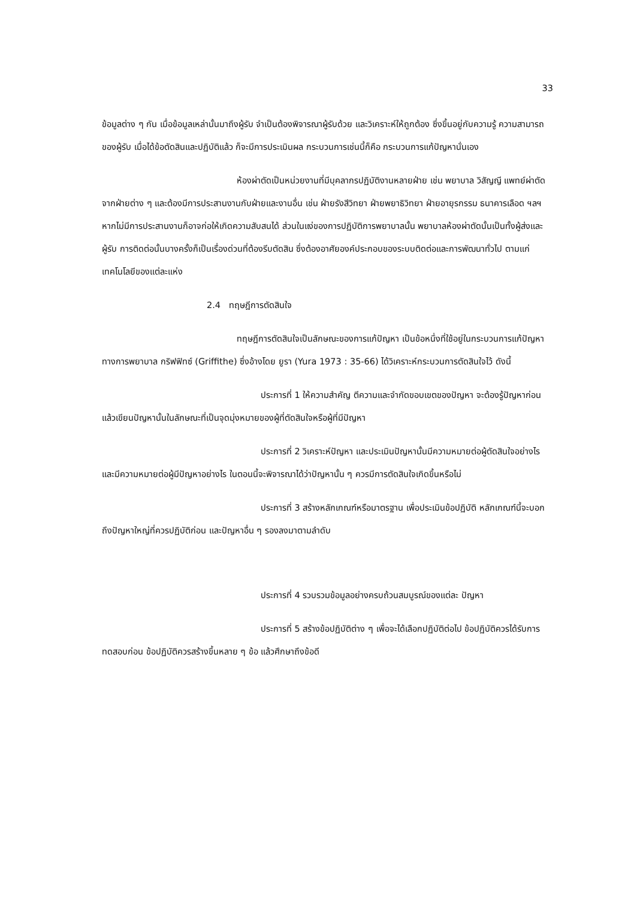33
ข้อมูลต่าง ๆ กัน เมื่อข้อมูลเหล่านั้นมาถึงผู้รับ จำเป็นต้องพิจารณาผู้รับด้วย และวิเคราะห์ให้ถูกต้อง ซึ่งขึ้นอยู่กับความรู้ ความสามารถของผู้รับ เมื่อได้ข้อตัดสินและปฏิบัติแล้ว ก็จะมีการประเมินผล กระบวนการเช่นนี้ก็คือ กระบวนการแก้ปัญหานั่นเอง
ห้องผ่าตัดเป็นหน่วยงานที่มีบุคลากรปฏิบัติงานหลายฝ่าย เช่น พยาบาล วิสัญญี แพทย์ผ่าตัดจากฝ่ายต่าง ๆ และต้องมีการประสานงานกับฝ่ายและงานอื่น เช่น ฝ่ายรังสีวิทยา ฝ่ายพยาธิวิทยา ฝ่ายอายุรกรรม ธนาคารเลือด ฯลฯ หากไม่มีการประสานงานก็อาจก่อให้เกิดความสับสนได้ ส่วนในแง่ของการปฏิบัติการพยาบาลนั้น พยาบาลห้องผ่าตัดนั้นเป็นทั้งผู้ส่งและผู้รับ การติดต่อนั้นบางครั้งก็เป็นเรื่องด่วนที่ต้องรีบตัดสิน ซึ่งต้องอาศัยองค์ประกอบของระบบติดต่อและการพัฒนาทั่วไป ตามแก่เทคโนโลยีของแต่ละแห่ง
2.4 ทฤษฎีการตัดสินใจ
ทฤษฎีการตัดสินใจเป็นลักษณะของการแก้ปัญหา เป็นข้อหนึ่งที่ใช้อยู่ในกระบวนการแก้ปัญหาทางการพยาบาล กริฟฟิทซ์ (Griffithe) ซึ่งอ้างโดย ยูรา (Yura 1973 : 35-66) ได้วิเคราะห์กระบวนการตัดสินใจไว้ ดังนี้
ประการที่ 1 ให้ความสำคัญ ตีความและจำกัดขอบเขตของปัญหา จะต้องรู้ปัญหาก่อน แล้วเขียนปัญหานั้นในลักษณะที่เป็นจุดมุ่งหมายของผู้ที่ตัดสินใจหรือผู้ที่มีปัญหา
ประการที่ 2 วิเคราะห์ปัญหา และประเมินปัญหานั้นมีความหมายต่อผู้ตัดสินใจอย่างไร และมีความหมายต่อผู้มีปัญหาอย่างไร ในตอนนี้จะพิจารณาได้ว่าปัญหานั้น ๆ ควรมีการตัดสินใจเกิดขึ้นหรือไม่
ประการที่ 3 สร้างหลักเกณฑ์หรือมาตรฐาน เพื่อประเมินข้อปฏิบัติ หลักเกณฑ์นี้จะบอกถึงปัญหาใหญ่ที่ควรปฏิบัติก่อน และปัญหาอื่น ๆ รองลงมาตามลำดับ
ประการที่ 4 รวบรวมข้อมูลอย่างครบถ้วนสมบูรณ์ของแต่ละ ปัญหา
ประการที่ 5 สร้างข้อปฏิบัติต่าง ๆ เพื่อจะได้เลือกปฏิบัติต่อไป ข้อปฏิบัติควรได้รับการทดสอบก่อน ข้อปฏิบัติควรสร้างขึ้นหลาย ๆ ข้อ แล้วศึกษาถึงข้อดี